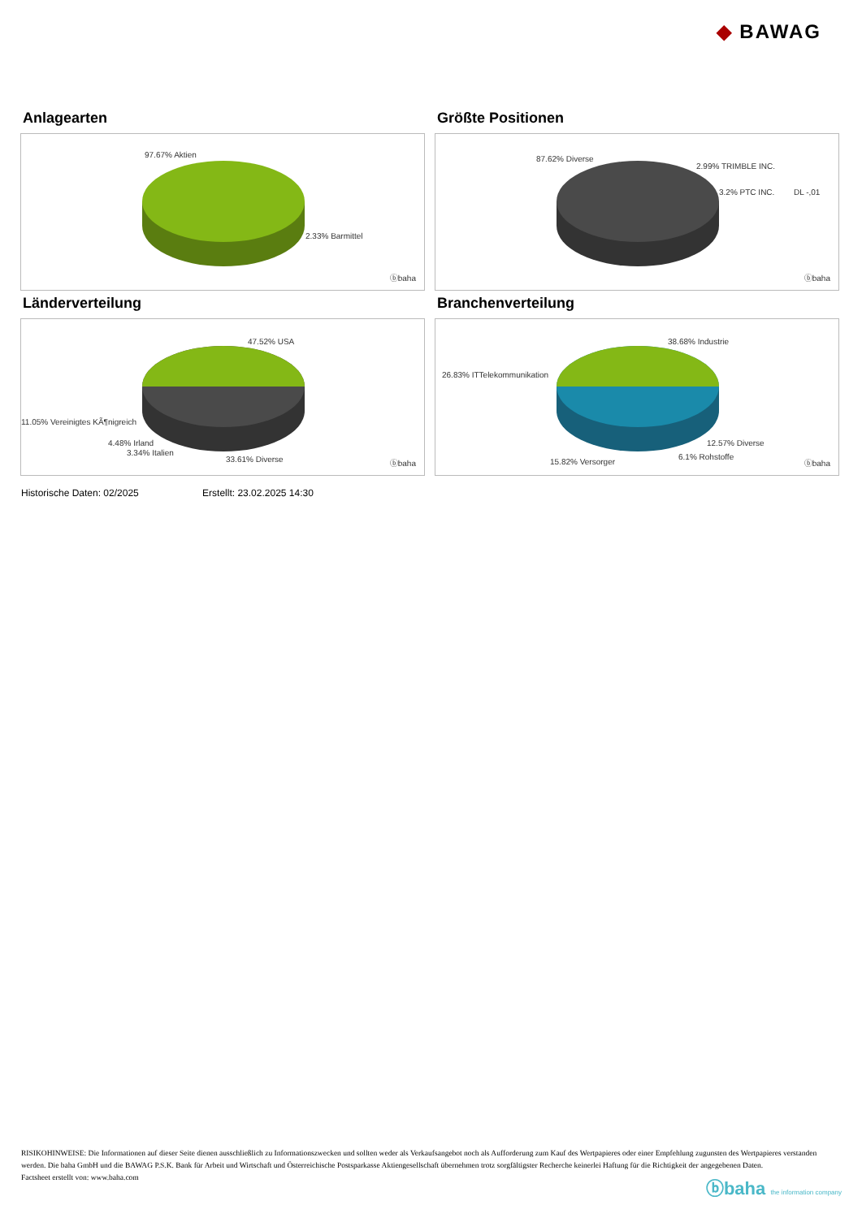◆ BAWAG
Anlagearten
97.67% Aktien
2.33% Barmittel
ⓑbaha
Größte Positionen
87.62% Diverse
2.99% TRIMBLE INC.
3.2% PTC INC. DL -,01
ⓑbaha
Länderverteilung
47.52% USA
11.05% Vereinigtes KÃ¶nigreich
4.48% Irland
3.34% Italien
33.61% Diverse ⓑbaha
Branchenverteilung
38.68% Industrie
26.83% ITTelekommunikation
12.57% Diverse
6.1% Rohstoffe
15.82% Versorger ⓑbaha
Historische Daten: 02/2025 Erstellt: 23.02.2025 14:30
RISIKOHINWEISE: Die Informationen auf dieser Seite dienen ausschließlich zu Informationszwecken und sollten weder als Verkaufsangebot noch als Aufforderung zum Kauf des Wertpapieres oder einer Empfehlung zugunsten des Wertpapieres verstanden werden. Die baha GmbH und die BAWAG P.S.K. Bank für Arbeit und Wirtschaft und Österreichische Postsparkasse Aktiengesellschaft übernehmen trotz sorgfältigster Recherche keinerlei Haftung für die Richtigkeit der angegebenen Daten.
Factsheet erstellt von: www.baha.com
ⓑbaha the information company